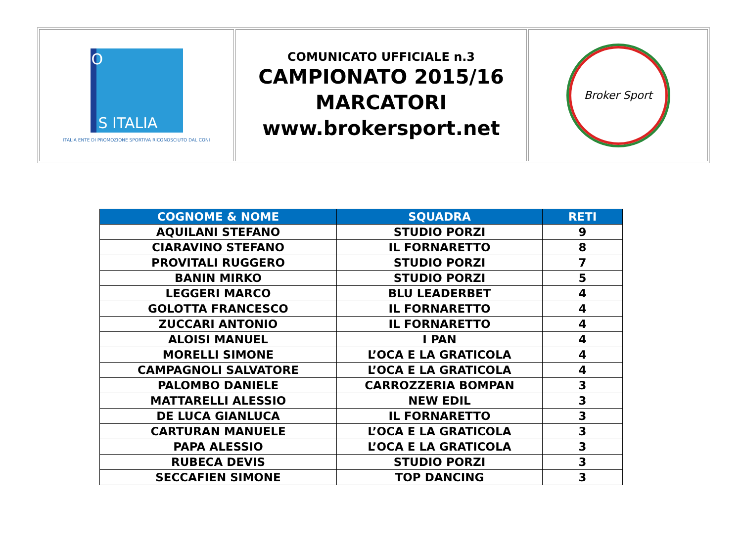| S ITALIA O ITALIA ENTE DI PROMOZIONE SPORTIVA RICONOSCIUTO DAL CONI | COMUNICATO UFFICIALE n.3 CAMPIONATO 2015/16 MARCATORI www.brokersport.net | Broker Sport |
| COGNOME & NOME | SQUADRA | RETI |
| --- | --- | --- |
| AQUILANI STEFANO | STUDIO PORZI | 9 |
| CIARAVINO STEFANO | IL FORNARETTO | 8 |
| PROVITALI RUGGERO | STUDIO PORZI | 7 |
| BANIN MIRKO | STUDIO PORZI | 5 |
| LEGGERI MARCO | BLU LEADERBET | 4 |
| GOLOTTA FRANCESCO | IL FORNARETTO | 4 |
| ZUCCARI ANTONIO | IL FORNARETTO | 4 |
| ALOISI MANUEL | I PAN | 4 |
| MORELLI SIMONE | L’OCA E LA GRATICOLA | 4 |
| CAMPAGNOLI SALVATORE | L’OCA E LA GRATICOLA | 4 |
| PALOMBO DANIELE | CARROZZERIA BOMPAN | 3 |
| MATTARELLI ALESSIO | NEW EDIL | 3 |
| DE LUCA GIANLUCA | IL FORNARETTO | 3 |
| CARTURAN MANUELE | L’OCA E LA GRATICOLA | 3 |
| PAPA ALESSIO | L’OCA E LA GRATICOLA | 3 |
| RUBECA DEVIS | STUDIO PORZI | 3 |
| SECCAFIEN SIMONE | TOP DANCING | 3 |